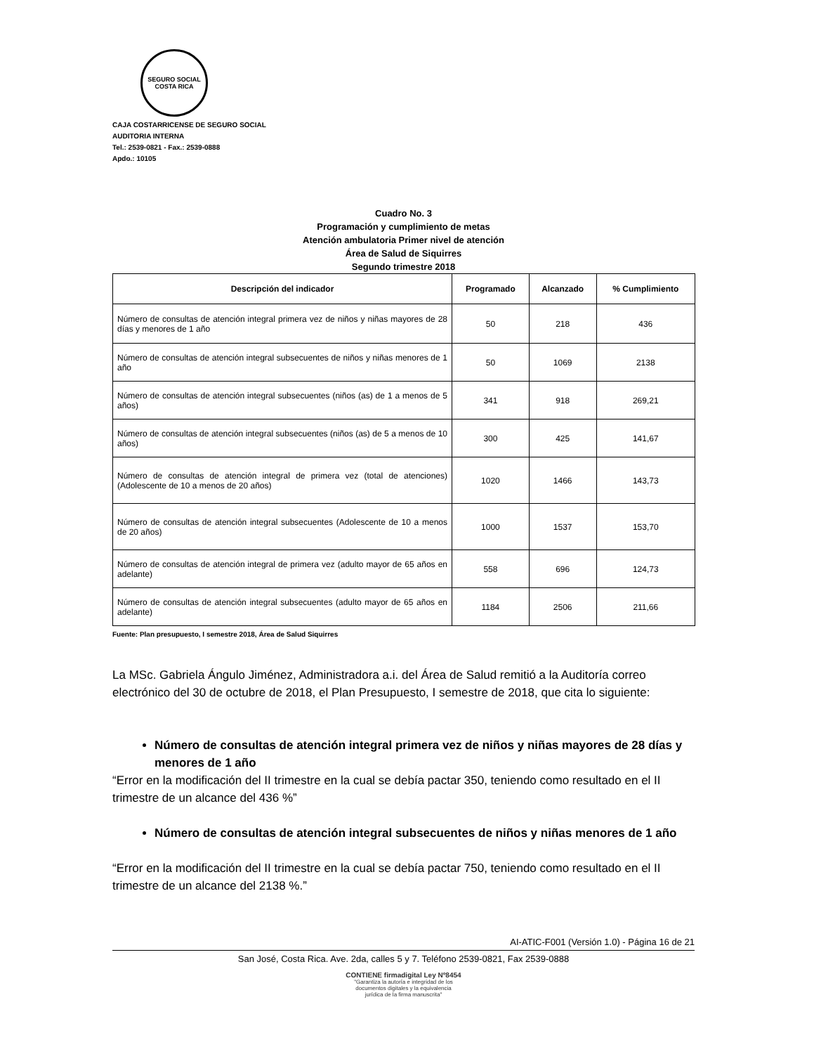SEGURO SOCIAL
COSTA RICA
CAJA COSTARRICENSE DE SEGURO SOCIAL
AUDITORIA INTERNA
Tel.: 2539-0821 - Fax.: 2539-0888
Apdo.: 10105
Cuadro No. 3
Programación y cumplimiento de metas
Atención ambulatoria Primer nivel de atención
Área de Salud de Siquirres
Segundo trimestre 2018
| Descripción del indicador | Programado | Alcanzado | % Cumplimiento |
| --- | --- | --- | --- |
| Número de consultas de atención integral primera vez de niños y niñas mayores de 28 días y menores de 1 año | 50 | 218 | 436 |
| Número de consultas de atención integral subsecuentes de niños y niñas menores de 1 año | 50 | 1069 | 2138 |
| Número de consultas de atención integral subsecuentes (niños (as) de 1 a menos de 5 años) | 341 | 918 | 269,21 |
| Número de consultas de atención integral subsecuentes (niños (as) de 5 a menos de 10 años) | 300 | 425 | 141,67 |
| Número de consultas de atención integral de primera vez (total de atenciones) (Adolescente de 10 a menos de 20 años) | 1020 | 1466 | 143,73 |
| Número de consultas de atención integral subsecuentes (Adolescente de 10 a menos de 20 años) | 1000 | 1537 | 153,70 |
| Número de consultas de atención integral de primera vez (adulto mayor de 65 años en adelante) | 558 | 696 | 124,73 |
| Número de consultas de atención integral subsecuentes (adulto mayor de 65 años en adelante) | 1184 | 2506 | 211,66 |
Fuente: Plan presupuesto, I semestre 2018, Área de Salud Siquirres
La MSc. Gabriela Ángulo Jiménez, Administradora a.i. del Área de Salud remitió a la Auditoría correo electrónico del 30 de octubre de 2018, el Plan Presupuesto, I semestre de 2018, que cita lo siguiente:
Número de consultas de atención integral primera vez de niños y niñas mayores de 28 días y menores de 1 año
“Error en la modificación del II trimestre en la cual se debía pactar 350, teniendo como resultado en el II trimestre de un alcance del 436 %”
Número de consultas de atención integral subsecuentes de niños y niñas menores de 1 año
“Error en la modificación del II trimestre en la cual se debía pactar 750, teniendo como resultado en el II trimestre de un alcance del 2138 %.”
AI-ATIC-F001 (Versión 1.0) - Página 16 de 21
San José, Costa Rica. Ave. 2da, calles 5 y 7. Teléfono 2539-0821, Fax 2539-0888
CONTIENE firmadigital Ley Nº8454
"Garantiza la autoría e integridad de los
documentos digitales y la equivalencia
jurídica de la firma manuscrita"